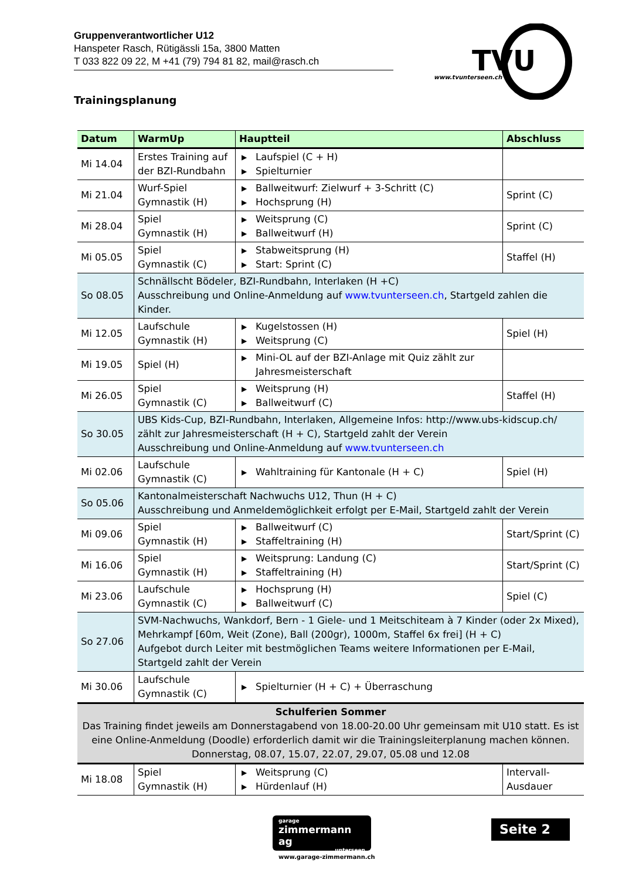Gruppenverantwortlicher U12
Hanspeter Rasch, Rütigässli 15a, 3800 Matten
T 033 822 09 22, M +41 (79) 794 81 82, mail@rasch.ch
TVU
www.tvunterseen.ch
Trainingsplanung
| Datum | WarmUp | Hauptteil | Abschluss |
| --- | --- | --- | --- |
| Mi 14.04 | Erstes Training auf der BZI-Rundbahn | ▶ Laufspiel (C + H) ▶ Spielturnier | |
| Mi 21.04 | Wurf-Spiel Gymnastik (H) | ▶ Ballweitwurf: Zielwurf + 3-Schritt (C) ▶ Hochsprung (H) | Sprint (C) |
| Mi 28.04 | Spiel Gymnastik (H) | ▶ Weitsprung (C) ▶ Ballweitwurf (H) | Sprint (C) |
| Mi 05.05 | Spiel Gymnastik (C) | ▶ Stabweitsprung (H) ▶ Start: Sprint (C) | Staffel (H) |
| So 08.05 | Schnällscht Bödeler, BZI-Rundbahn, Interlaken (H +C) Ausschreibung und Online-Anmeldung auf www.tvunterseen.ch , Startgeld zahlen die Kinder. | | |
| Mi 12.05 | Laufschule Gymnastik (H) | ▶ Kugelstossen (H) ▶ Weitsprung (C) | Spiel (H) |
| Mi 19.05 | Spiel (H) | ▶ Mini-OL auf der BZI-Anlage mit Quiz zählt zur Jahresmeisterschaft | |
| Mi 26.05 | Spiel Gymnastik (C) | ▶ Weitsprung (H) ▶ Ballweitwurf (C) | Staffel (H) |
| So 30.05 | UBS Kids-Cup, BZI-Rundbahn, Interlaken, Allgemeine Infos: http://www.ubs-kidscup.ch/ zählt zur Jahresmeisterschaft (H + C), Startgeld zahlt der Verein Ausschreibung und Online-Anmeldung auf www.tvunterseen.ch | | |
| Mi 02.06 | Laufschule Gymnastik (C) | ▶ Wahltraining für Kantonale (H + C) | Spiel (H) |
| So 05.06 | Kantonalmeisterschaft Nachwuchs U12, Thun (H + C) Ausschreibung und Anmeldemöglichkeit erfolgt per E-Mail, Startgeld zahlt der Verein | | |
| Mi 09.06 | Spiel Gymnastik (H) | ▶ Ballweitwurf (C) ▶ Staffeltraining (H) | Start/Sprint (C) |
| Mi 16.06 | Spiel Gymnastik (H) | ▶ Weitsprung: Landung (C) ▶ Staffeltraining (H) | Start/Sprint (C) |
| Mi 23.06 | Laufschule Gymnastik (C) | ▶ Hochsprung (H) ▶ Ballweitwurf (C) | Spiel (C) |
| So 27.06 | SVM-Nachwuchs, Wankdorf, Bern - 1 Giele- und 1 Meitschiteam à 7 Kinder (oder 2x Mixed), Mehrkampf [60m, Weit (Zone), Ball (200gr), 1000m, Staffel 6x frei] (H + C) Aufgebot durch Leiter mit bestmöglichen Teams weitere Informationen per E-Mail, Startgeld zahlt der Verein | | |
| Mi 30.06 | Laufschule Gymnastik (C) | ▶ Spielturnier (H + C) + Überraschung | |
| Schulferien Sommer Das Training findet jeweils am Donnerstagabend von 18.00-20.00 Uhr gemeinsam mit U10 statt. Es ist eine Online-Anmeldung (Doodle) erforderlich damit wir die Trainingsleiterplanung machen können. Donnerstag, 08.07, 15.07, 22.07, 29.07, 05.08 und 12.08 | | | |
| Mi 18.08 | Spiel Gymnastik (H) | ▶ Weitsprung (C) ▶ Hürdenlauf (H) | Intervall-Ausdauer |
garage
zimmermann ag
unterseen
www.garage-zimmermann.ch
Seite 2